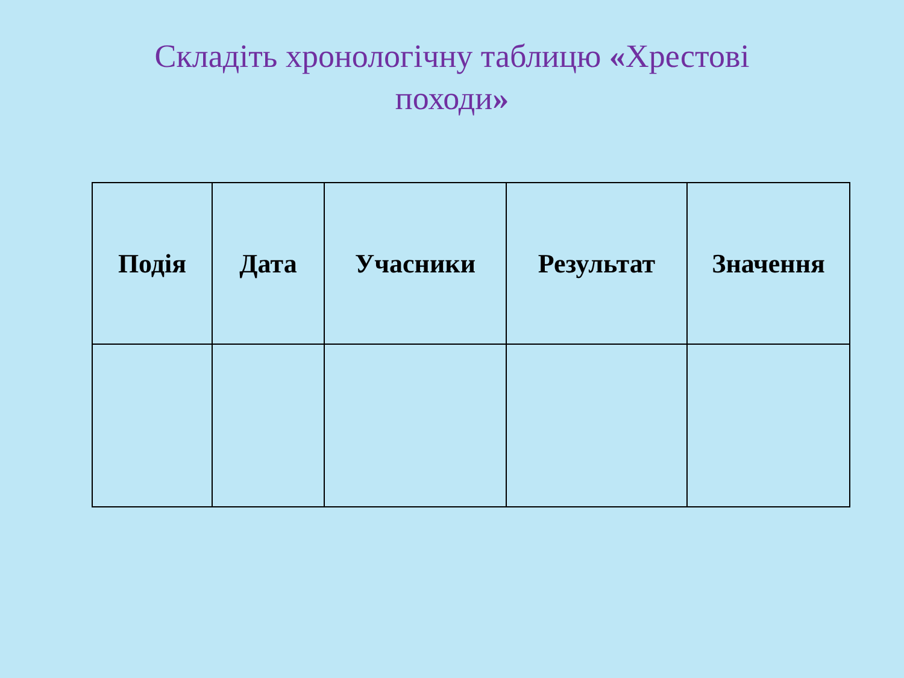Складіть хронологічну таблицю «Хрестові
походи»
| Подія | Дата | Учасники | Результат | Значення |
| --- | --- | --- | --- | --- |